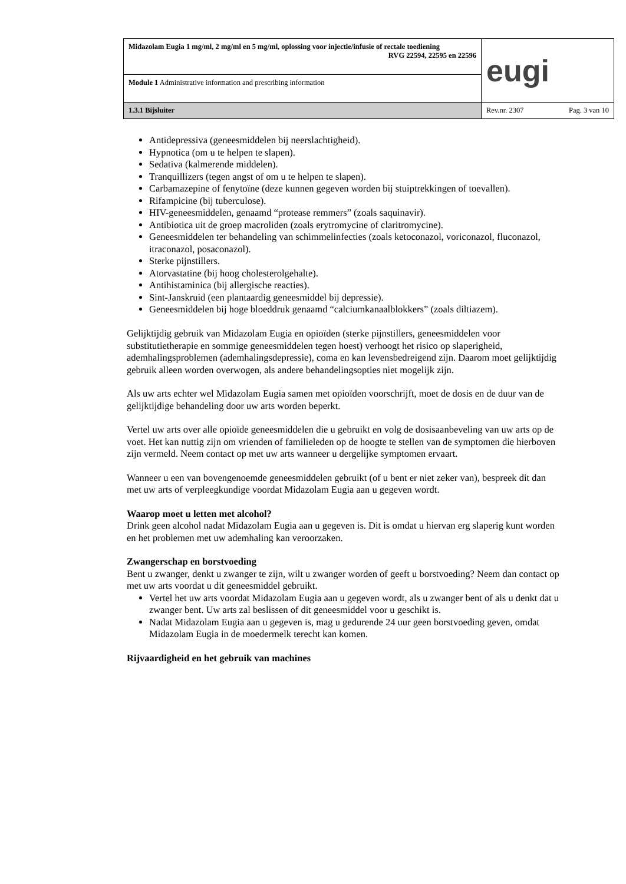| Midazolam Eugia 1 mg/ml, 2 mg/ml en 5 mg/ml, oplossing voor injectie/infusie of rectale toediening RVG 22594, 22595 en 22596 | eugi |
| Module 1 Administrative information and prescribing information | |
| 1.3.1 Bijsluiter | Rev.nr. 2307 Pag. 3 van 10 |
Antidepressiva (geneesmiddelen bij neerslachtigheid).
Hypnotica (om u te helpen te slapen).
Sedativa (kalmerende middelen).
Tranquillizers (tegen angst of om u te helpen te slapen).
Carbamazepine of fenytoïne (deze kunnen gegeven worden bij stuiptrekkingen of toevallen).
Rifampicine (bij tuberculose).
HIV-geneesmiddelen, genaamd “protease remmers” (zoals saquinavir).
Antibiotica uit de groep macroliden (zoals erytromycine of claritromycine).
Geneesmiddelen ter behandeling van schimmelinfecties (zoals ketoconazol, voriconazol, fluconazol, itraconazol, posaconazol).
Sterke pijnstillers.
Atorvastatine (bij hoog cholesterolgehalte).
Antihistaminica (bij allergische reacties).
Sint-Janskruid (een plantaardig geneesmiddel bij depressie).
Geneesmiddelen bij hoge bloeddruk genaamd “calciumkanaalblokkers” (zoals diltiazem).
Gelijktijdig gebruik van Midazolam Eugia en opioïden (sterke pijnstillers, geneesmiddelen voor substitutietherapie en sommige geneesmiddelen tegen hoest) verhoogt het risico op slaperigheid, ademhalingsproblemen (ademhalingsdepressie), coma en kan levensbedreigend zijn. Daarom moet gelijktijdig gebruik alleen worden overwogen, als andere behandelingsopties niet mogelijk zijn.
Als uw arts echter wel Midazolam Eugia samen met opioïden voorschrijft, moet de dosis en de duur van de gelijktijdige behandeling door uw arts worden beperkt.
Vertel uw arts over alle opioïde geneesmiddelen die u gebruikt en volg de dosisaanbeveling van uw arts op de voet. Het kan nuttig zijn om vrienden of familieleden op de hoogte te stellen van de symptomen die hierboven zijn vermeld. Neem contact op met uw arts wanneer u dergelijke symptomen ervaart.
Wanneer u een van bovengenoemde geneesmiddelen gebruikt (of u bent er niet zeker van), bespreek dit dan met uw arts of verpleegkundige voordat Midazolam Eugia aan u gegeven wordt.
Waarop moet u letten met alcohol?
Drink geen alcohol nadat Midazolam Eugia aan u gegeven is. Dit is omdat u hiervan erg slaperig kunt worden en het problemen met uw ademhaling kan veroorzaken.
Zwangerschap en borstvoeding
Bent u zwanger, denkt u zwanger te zijn, wilt u zwanger worden of geeft u borstvoeding? Neem dan contact op met uw arts voordat u dit geneesmiddel gebruikt.
Vertel het uw arts voordat Midazolam Eugia aan u gegeven wordt, als u zwanger bent of als u denkt dat u zwanger bent. Uw arts zal beslissen of dit geneesmiddel voor u geschikt is.
Nadat Midazolam Eugia aan u gegeven is, mag u gedurende 24 uur geen borstvoeding geven, omdat Midazolam Eugia in de moedermelk terecht kan komen.
Rijvaardigheid en het gebruik van machines